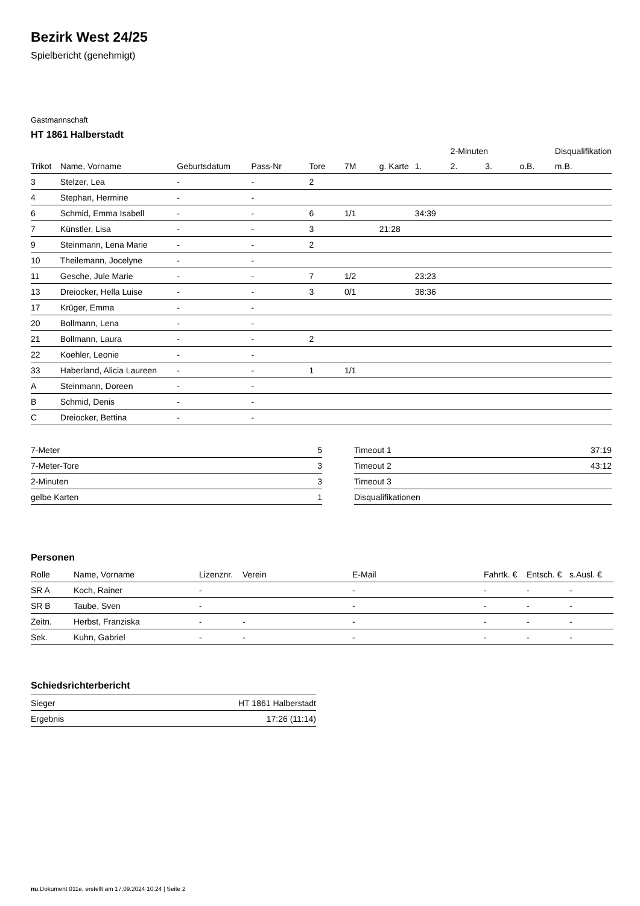Bezirk West 24/25
Spielbericht (genehmigt)
Gastmannschaft
HT 1861 Halberstadt
| | | | | | | | | 2-Minuten | | | Disqualifikation |
| --- | --- | --- | --- | --- | --- | --- | --- | --- | --- | --- | --- |
| Trikot | Name, Vorname | Geburtsdatum | Pass-Nr | Tore | 7M | g. Karte | 1. | 2. | 3. | o.B. | m.B. |
| 3 | Stelzer, Lea | - | - | 2 | | | | | | | |
| 4 | Stephan, Hermine | - | - | | | | | | | | |
| 6 | Schmid, Emma Isabell | - | - | 6 | 1/1 | | 34:39 | | | | |
| 7 | Künstler, Lisa | - | - | 3 | | 21:28 | | | | | |
| 9 | Steinmann, Lena Marie | - | - | 2 | | | | | | | |
| 10 | Theilemann, Jocelyne | - | - | | | | | | | | |
| 11 | Gesche, Jule Marie | - | - | 7 | 1/2 | | 23:23 | | | | |
| 13 | Dreiocker, Hella Luise | - | - | 3 | 0/1 | | 38:36 | | | | |
| 17 | Krüger, Emma | - | - | | | | | | | | |
| 20 | Bollmann, Lena | - | - | | | | | | | | |
| 21 | Bollmann, Laura | - | - | 2 | | | | | | | |
| 22 | Koehler, Leonie | - | - | | | | | | | | |
| 33 | Haberland, Alicia Laureen | - | - | 1 | 1/1 | | | | | | |
| A | Steinmann, Doreen | - | - | | | | | | | | |
| B | Schmid, Denis | - | - | | | | | | | | |
| C | Dreiocker, Bettina | - | - | | | | | | | | |
| 7-Meter | 5 |
| 7-Meter-Tore | 3 |
| 2-Minuten | 3 |
| gelbe Karten | 1 |
| Timeout 1 | 37:19 |
| Timeout 2 | 43:12 |
| Timeout 3 | |
| Disqualifikationen | |
Personen
| Rolle | Name, Vorname | Lizenznr. | Verein | E-Mail | Fahrtk. € | Entsch. € | s.Ausl. € |
| --- | --- | --- | --- | --- | --- | --- | --- |
| SR A | Koch, Rainer | - | | - | - | - | - |
| SR B | Taube, Sven | - | | - | - | - | - |
| Zeitn. | Herbst, Franziska | - | - | - | - | - | - |
| Sek. | Kuhn, Gabriel | - | - | - | - | - | - |
Schiedsrichterbericht
| Sieger | HT 1861 Halberstadt |
| Ergebnis | 17:26 (11:14) |
nu.Dokument 011e, erstellt am 17.09.2024 10:24 | Seite 2